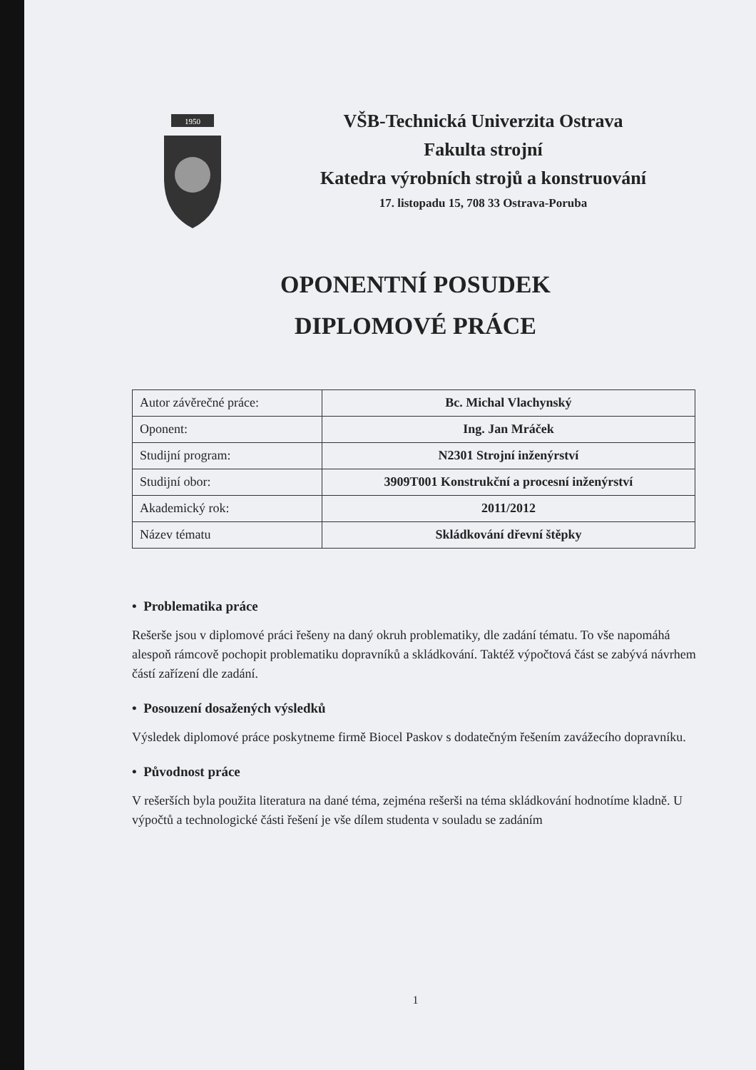1950
VŠB-Technická Univerzita Ostrava
Fakulta strojní
Katedra výrobních strojů a konstruování
17. listopadu 15, 708 33 Ostrava-Poruba
OPONENTNÍ POSUDEK
DIPLOMOVÉ PRÁCE
| Autor závěrečné práce: | Bc. Michal Vlachynský |
| Oponent: | Ing. Jan Mráček |
| Studijní program: | N2301 Strojní inženýrství |
| Studijní obor: | 3909T001 Konstrukční a procesní inženýrství |
| Akademický rok: | 2011/2012 |
| Název tématu | Skládkování dřevní štěpky |
• Problematika práce
Rešerše jsou v diplomové práci řešeny na daný okruh problematiky, dle zadání tématu. To vše napomáhá alespoň rámcově pochopit problematiku dopravníků a skládkování. Taktéž výpočtová část se zabývá návrhem částí zařízení dle zadání.
• Posouzení dosažených výsledků
Výsledek diplomové práce poskytneme firmě Biocel Paskov s dodatečným řešením zavážecího dopravníku.
• Původnost práce
V rešerších byla použita literatura na dané téma, zejména rešerši na téma skládkování hodnotíme kladně. U výpočtů a technologické části řešení je vše dílem studenta v souladu se zadáním
1